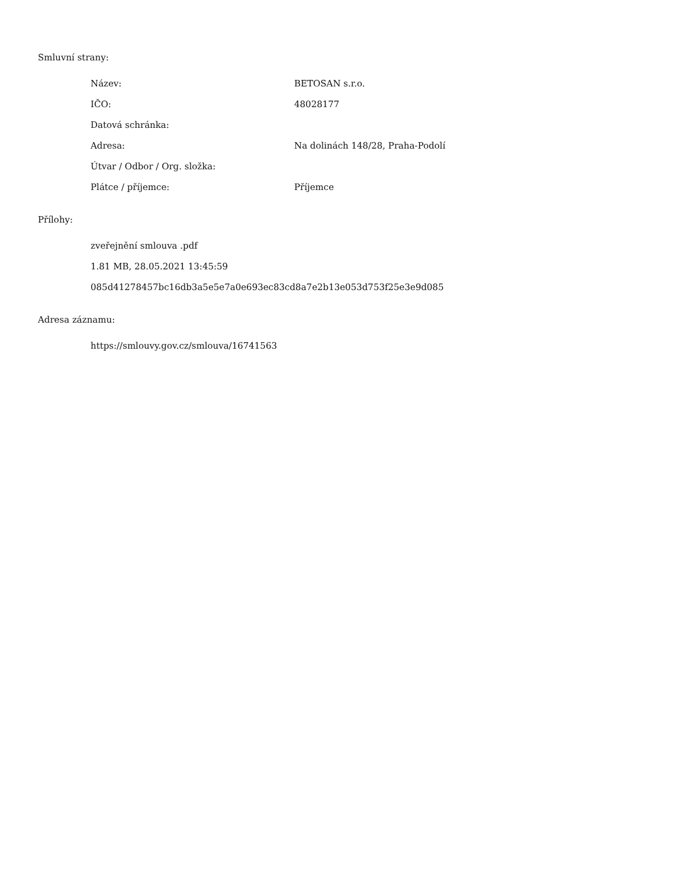Smluvní strany:
| Název: | BETOSAN s.r.o. |
| IČO: | 48028177 |
| Datová schránka: | |
| Adresa: | Na dolinách 148/28, Praha-Podolí |
| Útvar / Odbor / Org. složka: | |
| Plátce / příjemce: | Příjemce |
Přílohy:
zveřejnění smlouva .pdf
1.81 MB, 28.05.2021 13:45:59
085d41278457bc16db3a5e5e7a0e693ec83cd8a7e2b13e053d753f25e3e9d085
Adresa záznamu:
https://smlouvy.gov.cz/smlouva/16741563